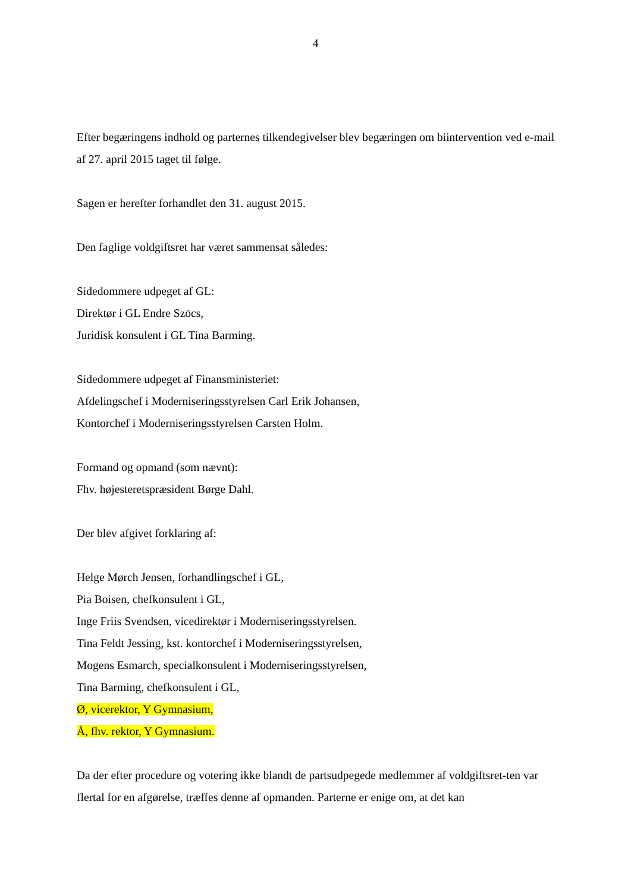4
Efter begæringens indhold og parternes tilkendegivelser blev begæringen om biintervention ved e-mail af 27. april 2015 taget til følge.
Sagen er herefter forhandlet den 31. august 2015.
Den faglige voldgiftsret har været sammensat således:
Sidedommere udpeget af GL:
Direktør i GL Endre Szöcs,
Juridisk konsulent i GL Tina Barming.
Sidedommere udpeget af Finansministeriet:
Afdelingschef i Moderniseringsstyrelsen Carl Erik Johansen,
Kontorchef i Moderniseringsstyrelsen Carsten Holm.
Formand og opmand (som nævnt):
Fhv. højesteretspræsident Børge Dahl.
Der blev afgivet forklaring af:
Helge Mørch Jensen, forhandlingschef i GL,
Pia Boisen, chefkonsulent i GL,
Inge Friis Svendsen, vicedirektør i Moderniseringsstyrelsen.
Tina Feldt Jessing, kst. kontorchef i Moderniseringsstyrelsen,
Mogens Esmarch, specialkonsulent i Moderniseringsstyrelsen,
Tina Barming, chefkonsulent i GL,
Ø, vicerektor, Y Gymnasium,
Å, fhv. rektor, Y Gymnasium.
Da der efter procedure og votering ikke blandt de partsudpegede medlemmer af voldgiftsret-ten var flertal for en afgørelse, træffes denne af opmanden. Parterne er enige om, at det kan